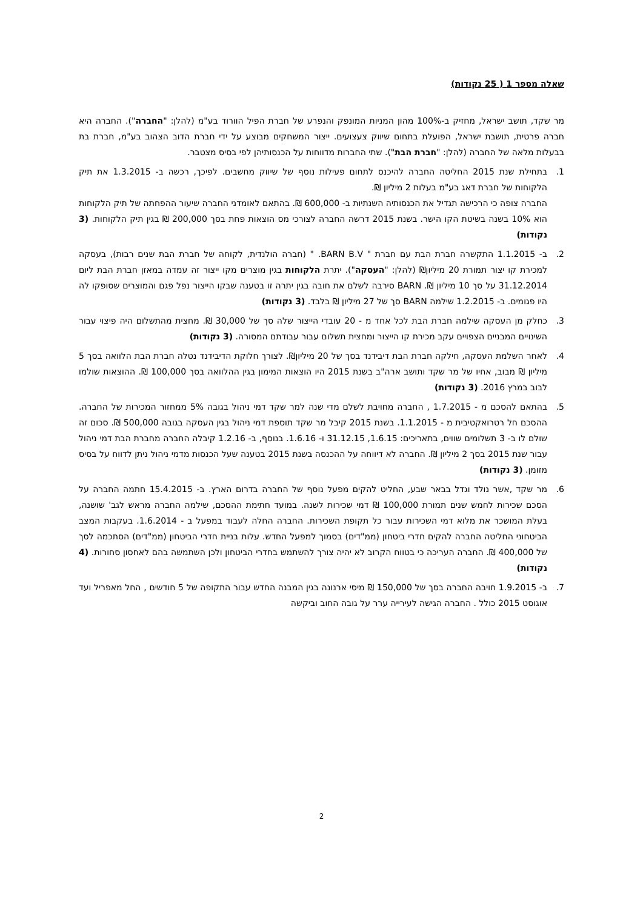שאלה מספר 1 ( 25 נקודות)
מר שקד, תושב ישראל, מחזיק ב-100% מהון המניות המונפק והנפרע של חברת הפיל הוורוד בע"מ (להלן: "החברה"). החברה היא חברה פרטית, תושבת ישראל, הפועלת בתחום שיווק צעצועים. ייצור המשחקים מבוצע על ידי חברת הדוב הצהוב בע"מ, חברת בת בבעלות מלאה של החברה (להלן: "חברת הבת"). שתי החברות מדווחות על הכנסותיהן לפי בסיס מצטבר.
1. בתחילת שנת 2015 החליטה החברה להיכנס לתחום פעילות נוסף של שיווק מחשבים. לפיכך, רכשה ב- 1.3.2015 את תיק הלקוחות של חברת דאג בע"מ בעלות 2 מיליון ₪.
החברה צופה כי הרכישה תגדיל את הכנסותיה השנתיות ב- 600,000 ₪. בהתאם לאומדני החברה שיעור ההפחתה של תיק הלקוחות הוא 10% בשנה בשיטת הקו הישר. בשנת 2015 דרשה החברה לצורכי מס הוצאות פחת בסך 200,000 ₪ בגין תיק הלקוחות. (3 נקודות)
2. ב- 1.1.2015 התקשרה חברת הבת עם חברת " BARN B.V. " (חברה הולנדית, לקוחה של חברת הבת שנים רבות), בעסקה למכירת קו יצור תמורת 20 מיליון₪ (להלן: "העסקה"). יתרת הלקוחות בגין מוצרים מקו ייצור זה עמדה במאזן חברת הבת ליום 31.12.2014 על סך 10 מיליון ₪. BARN סירבה לשלם את חובה בגין יתרה זו בטענה שבקו הייצור נפל פגם והמוצרים שסופקו לה היו פגומים. ב- 1.2.2015 שילמה BARN סך של 27 מיליון ₪ בלבד. (3 נקודות)
3. כחלק מן העסקה שילמה חברת הבת לכל אחד מ - 20 עובדי הייצור שלה סך של 30,000 ₪. מחצית מהתשלום היה פיצוי עבור השינויים המבניים הצפויים עקב מכירת קו הייצור ומחצית תשלום עבור עבודתם המסורה. (3 נקודות)
4. לאחר השלמת העסקה, חילקה חברת הבת דיבידנד בסך של 20 מיליון₪. לצורך חלוקת הדיבידנד נטלה חברת הבת הלוואה בסך 5 מיליון ₪ מבוב, אחיו של מר שקד ותושב ארה"ב בשנת 2015 היו הוצאות המימון בגין ההלוואה בסך 100,000 ₪. ההוצאות שולמו לבוב במרץ 2016. (3 נקודות)
5. בהתאם להסכם מ - 1.7.2015 , החברה מחויבת לשלם מדי שנה למר שקד דמי ניהול בגובה 5% ממחזור המכירות של החברה. ההסכם חל רטרואקטיבית מ - 1.1.2015. בשנת 2015 קיבל מר שקד תוספת דמי ניהול בגין העסקה בגובה 500,000 ₪. סכום זה שולם לו ב- 3 תשלומים שווים, בתאריכים: 1.6.15, 31.12.15 ו- 1.6.16. בנוסף, ב- 1.2.16 קיבלה החברה מחברת הבת דמי ניהול עבור שנת 2015 בסך 2 מיליון ₪. החברה לא דיווחה על ההכנסה בשנת 2015 בטענה שעל הכנסות מדמי ניהול ניתן לדווח על בסיס מזומן. (3 נקודות)
6. מר שקד ,אשר נולד וגדל בבאר שבע, החליט להקים מפעל נוסף של החברה בדרום הארץ. ב- 15.4.2015 חתמה החברה על הסכם שכירות לחמש שנים תמורת 100,000 ₪ דמי שכירות לשנה. במועד חתימת ההסכם, שילמה החברה מראש לגב' שושנה, בעלת המושכר את מלוא דמי השכירות עבור כל תקופת השכירות. החברה החלה לעבוד במפעל ב - 1.6.2014. בעקבות המצב הביטחוני החליטה החברה להקים חדרי ביטחון (ממ"דים) בסמוך למפעל החדש. עלות בניית חדרי הביטחון (ממ"דים) הסתכמה לסך של 400,000 ₪. החברה העריכה כי בטווח הקרוב לא יהיה צורך להשתמש בחדרי הביטחון ולכן השתמשה בהם לאחסון סחורות. (4 נקודות)
7. ב- 1.9.2015 חויבה החברה בסך של 150,000 ₪ מיסי ארנונה בגין המבנה החדש עבור התקופה של 5 חודשים , החל מאפריל ועד אוגוסט 2015 כולל . החברה הגישה לעירייה ערר על גובה החוב וביקשה
2